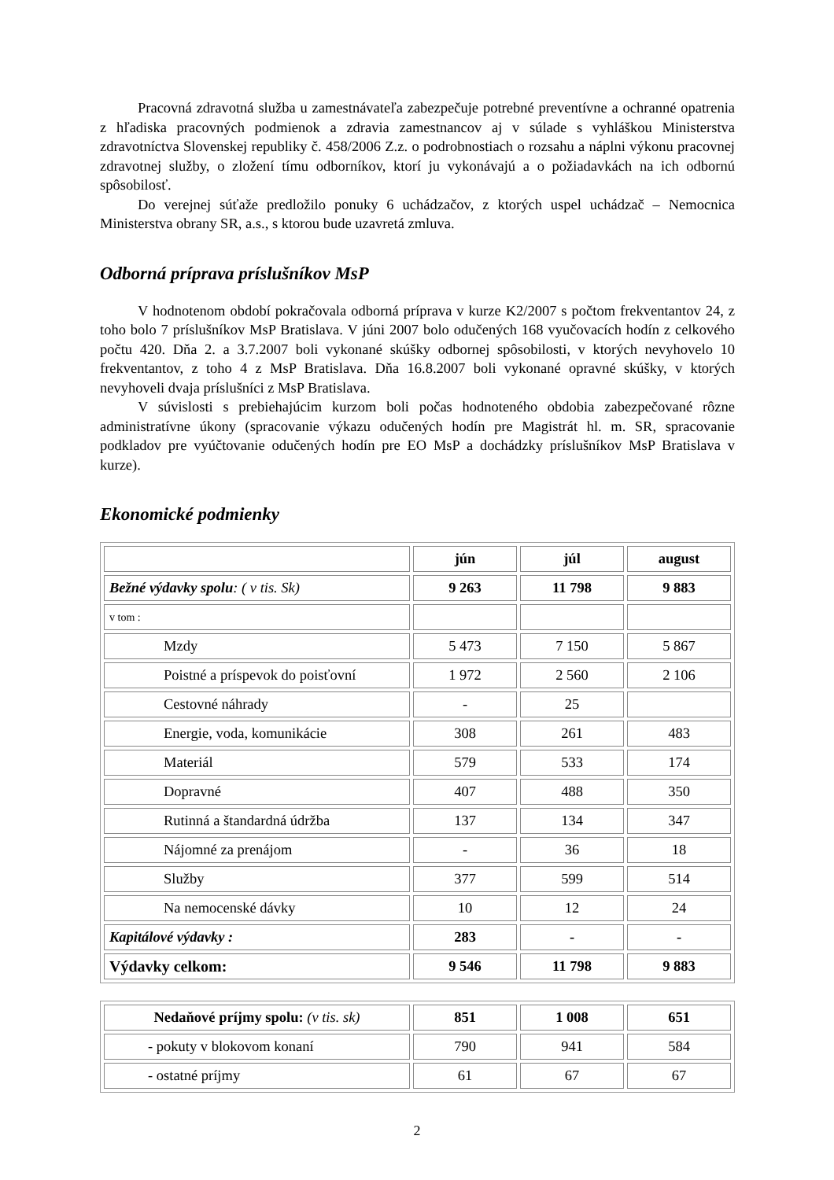Pracovná zdravotná služba u zamestnávateľa zabezpečuje potrebné preventívne a ochranné opatrenia z hľadiska pracovných podmienok a zdravia zamestnancov aj v súlade s vyhláškou Ministerstva zdravotníctva Slovenskej republiky č. 458/2006 Z.z. o podrobnostiach o rozsahu a náplni výkonu pracovnej zdravotnej služby, o zložení tímu odborníkov, ktorí ju vykonávajú a o požiadavkách na ich odbornú spôsobilosť.
Do verejnej súťaže predložilo ponuky 6 uchádzačov, z ktorých uspel uchádzač – Nemocnica Ministerstva obrany SR, a.s., s ktorou bude uzavretá zmluva.
Odborná príprava príslušníkov MsP
V hodnotenom období pokračovala odborná príprava v kurze K2/2007 s počtom frekventantov 24, z toho bolo 7 príslušníkov MsP Bratislava. V júni 2007 bolo odučených 168 vyučovacích hodín z celkového počtu 420. Dňa 2. a 3.7.2007 boli vykonané skúšky odbornej spôsobilosti, v ktorých nevyhovelo 10 frekventantov, z toho 4 z MsP Bratislava. Dňa 16.8.2007 boli vykonané opravné skúšky, v ktorých nevyhoveli dvaja príslušníci z MsP Bratislava.
V súvislosti s prebiehajúcim kurzom boli počas hodnoteného obdobia zabezpečované rôzne administratívne úkony (spracovanie výkazu odučených hodín pre Magistrát hl. m. SR, spracovanie podkladov pre vyúčtovanie odučených hodín pre EO MsP a dochádzky príslušníkov MsP Bratislava v kurze).
Ekonomické podmienky
| | jún | júl | august |
| Bežné výdavky spolu : ( v tis. Sk) | 9 263 | 11 798 | 9 883 |
| v tom : | | | |
| Mzdy | 5 473 | 7 150 | 5 867 |
| Poistné a príspevok do poisťovní | 1 972 | 2 560 | 2 106 |
| Cestovné náhrady | - | 25 | |
| Energie, voda, komunikácie | 308 | 261 | 483 |
| Materiál | 579 | 533 | 174 |
| Dopravné | 407 | 488 | 350 |
| Rutinná a štandardná údržba | 137 | 134 | 347 |
| Nájomné za prenájom | - | 36 | 18 |
| Služby | 377 | 599 | 514 |
| Na nemocenské dávky | 10 | 12 | 24 |
| Kapitálové výdavky : | 283 | - | - |
| Výdavky celkom: | 9 546 | 11 798 | 9 883 |
| Nedaňové príjmy spolu: (v tis. sk) | 851 | 1 008 | 651 |
| - pokuty v blokovom konaní | 790 | 941 | 584 |
| - ostatné príjmy | 61 | 67 | 67 |
2